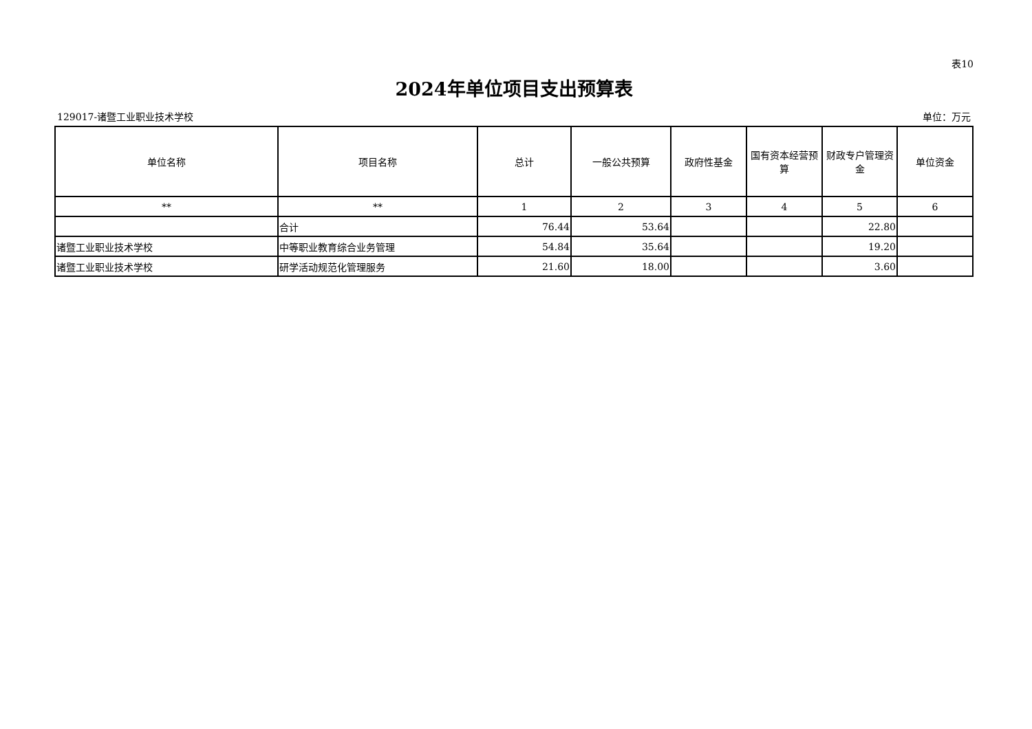表10
2024年单位项目支出预算表
129017-诸暨工业职业技术学校 单位：万元
| 单位名称 | 项目名称 | 总计 | 一般公共预算 | 政府性基金 | 国有资本经营预算 | 财政专户管理资金 | 单位资金 |
| --- | --- | --- | --- | --- | --- | --- | --- |
| ** | ** | 1 | 2 | 3 | 4 | 5 | 6 |
| | 合计 | 76.44 | 53.64 | | | 22.80 | |
| 诸暨工业职业技术学校 | 中等职业教育综合业务管理 | 54.84 | 35.64 | | | 19.20 | |
| 诸暨工业职业技术学校 | 研学活动规范化管理服务 | 21.60 | 18.00 | | | 3.60 | |